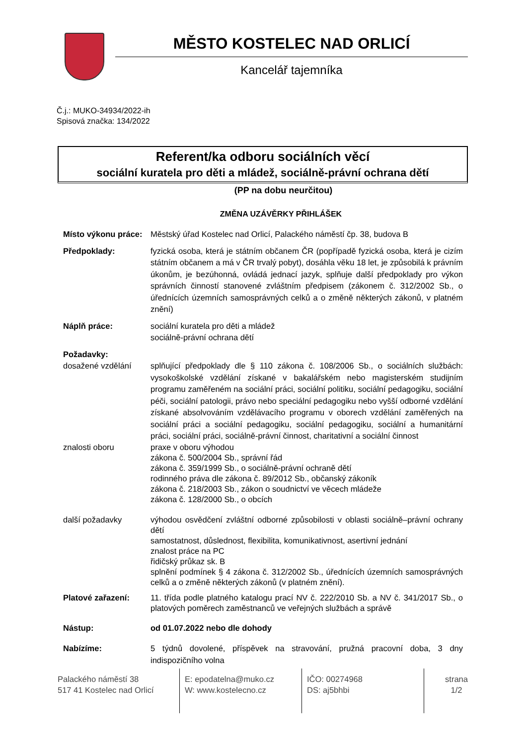MĚSTO KOSTELEC NAD ORLICÍ
Kancelář tajemníka
Č.j.: MUKO-34934/2022-ih
Spisová značka: 134/2022
Referent/ka odboru sociálních věcí
sociální kuratela pro děti a mládež, sociálně-právní ochrana dětí
(PP na dobu neurčitou)
ZMĚNA UZÁVĚRKY PŘIHLÁŠEK
Místo výkonu práce:
Městský úřad Kostelec nad Orlicí, Palackého náměstí čp. 38, budova B
Předpoklady: fyzická osoba, která je státním občanem ČR (popřípadě fyzická osoba, která je cizím státním občanem a má v ČR trvalý pobyt), dosáhla věku 18 let, je způsobilá k právním úkonům, je bezúhonná, ovládá jednací jazyk, splňuje další předpoklady pro výkon správních činností stanovené zvláštním předpisem (zákonem č. 312/2002 Sb., o úřednících územních samosprávných celků a o změně některých zákonů, v platném znění)
Náplň práce: sociální kuratela pro děti a mládež
sociálně-právní ochrana dětí
Požadavky:
dosažené vzdělání splňující předpoklady dle § 110 zákona č. 108/2006 Sb., o sociálních službách: vysokoškolské vzdělání získané v bakalářském nebo magisterském studijním programu zaměřeném na sociální práci, sociální politiku, sociální pedagogiku, sociální péči, sociální patologii, právo nebo speciální pedagogiku nebo vyšší odborné vzdělání získané absolvováním vzdělávacího programu v oborech vzdělání zaměřených na sociální práci a sociální pedagogiku, sociální pedagogiku, sociální a humanitární práci, sociální práci, sociálně-právní činnost, charitativní a sociální činnost
znalosti oboru praxe v oboru výhodou
zákona č. 500/2004 Sb., správní řád
zákona č. 359/1999 Sb., o sociálně-právní ochraně dětí
rodinného práva dle zákona č. 89/2012 Sb., občanský zákoník
zákona č. 218/2003 Sb., zákon o soudnictví ve věcech mládeže
zákona č. 128/2000 Sb., o obcích
další požadavky výhodou osvědčení zvláštní odborné způsobilosti v oblasti sociálně–právní ochrany dětí
samostatnost, důslednost, flexibilita, komunikativnost, asertivní jednání
znalost práce na PC
řidičský průkaz sk. B
splnění podmínek § 4 zákona č. 312/2002 Sb., úřednících územních samosprávných celků a o změně některých zákonů (v platném znění).
Platové zařazení: 11. třída podle platného katalogu prací NV č. 222/2010 Sb. a NV č. 341/2017 Sb., o platových poměrech zaměstnanců ve veřejných službách a správě
Nástup: od 01.07.2022 nebo dle dohody
Nabízíme: 5 týdnů dovolené, příspěvek na stravování, pružná pracovní doba, 3 dny indispozičního volna
Palackého náměstí 38
517 41 Kostelec nad Orlicí
E: epodatelna@muko.cz
W: www.kostelecno.cz
IČO: 00274968
DS: aj5bhbi
strana
1/2